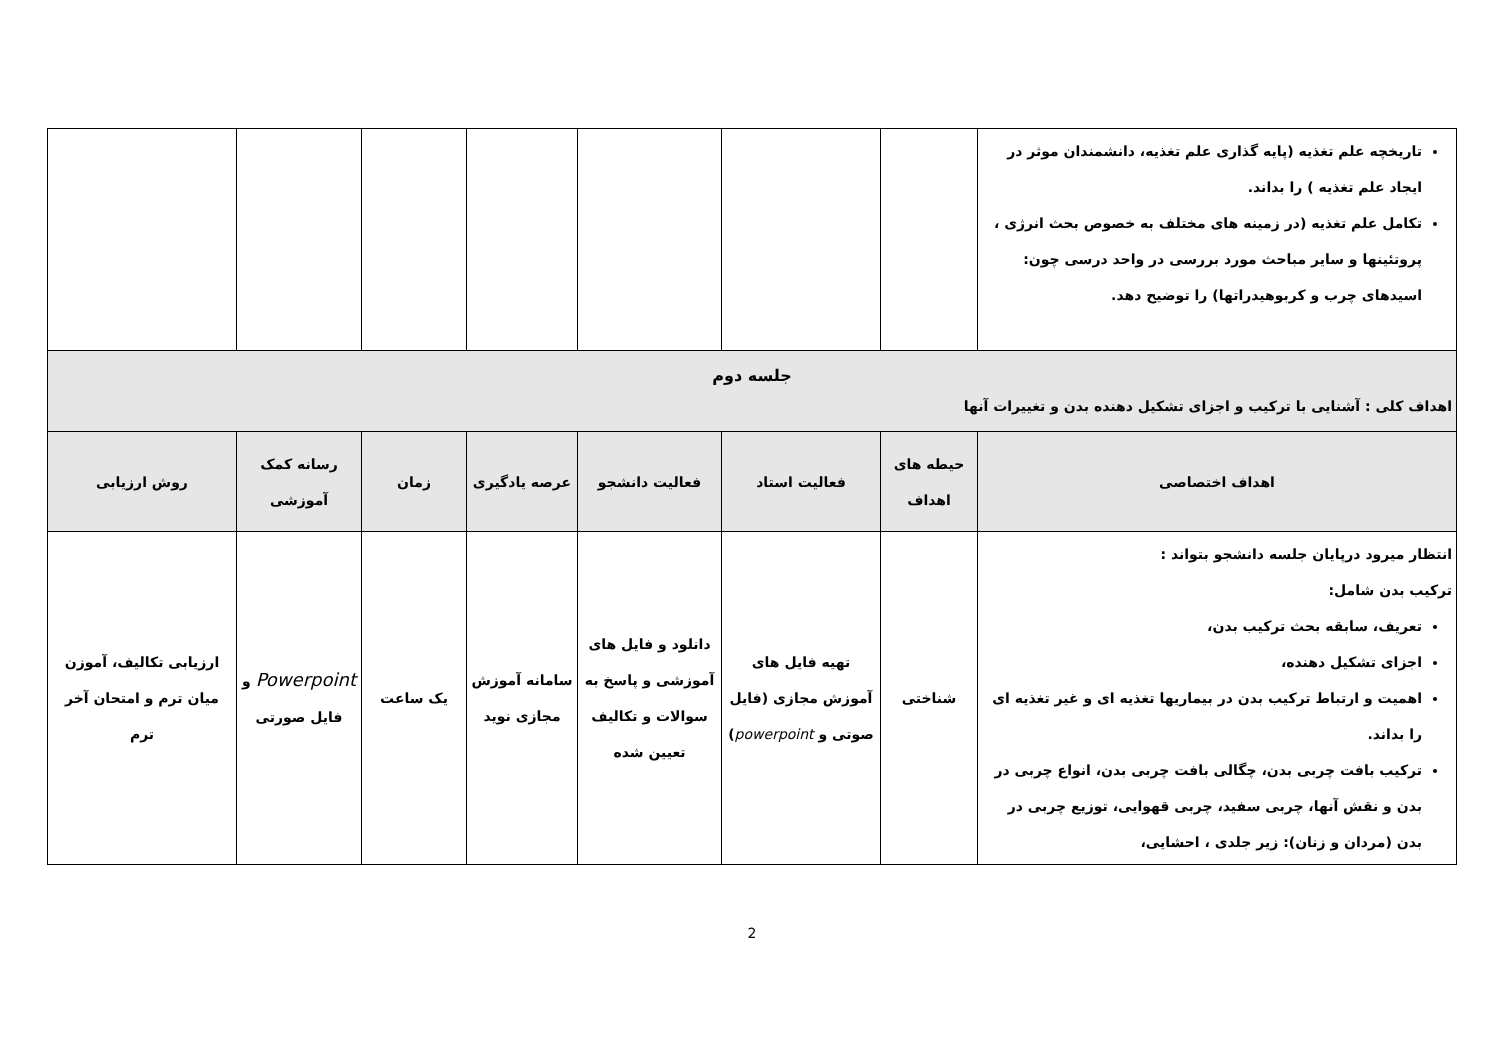| تاریخچه علم تغذیه (پایه گذاری علم تغذیه، دانشمندان موثر در ایجاد علم تغذیه ) را بداند. تکامل علم تغذیه (در زمینه های مختلف به خصوص بحث انرژی ، پروتئینها و سایر مباحث مورد بررسی در واحد درسی چون: اسیدهای چرب و کربوهیدراتها) را توضیح دهد. | | | | | | | |
| جلسه دوم اهداف کلی : آشنایی با ترکیب و اجزای تشکیل دهنده بدن و تغییرات آنها | | | | | | | |
| اهداف اختصاصی | حیطه های اهداف | فعالیت استاد | فعالیت دانشجو | عرصه یادگیری | زمان | رسانه کمک آموزشی | روش ارزیابی |
| انتظار میرود درپایان جلسه دانشجو بتواند : ترکیب بدن شامل: تعریف، سابقه بحث ترکیب بدن، اجزای تشکیل دهنده، اهمیت و ارتباط ترکیب بدن در بیماریها تغذیه ای و غیر تغذیه ای را بداند. ترکیب بافت چربی بدن، چگالی بافت چربی بدن، انواع چربی در بدن و نقش آنها، چربی سفید، چربی قهوایی، توزیع چربی در بدن (مردان و زنان): زیر جلدی ، احشایی، | شناختی | تهیه فایل های آموزش مجازی (فایل صوتی و powerpoint ) | دانلود و فایل های آموزشی و پاسخ به سوالات و تکالیف تعیین شده | سامانه آموزش مجازی نوید | یک ساعت | Powerpoint و فایل صورتی | ارزیابی تکالیف، آموزن میان ترم و امتحان آخر ترم |
2